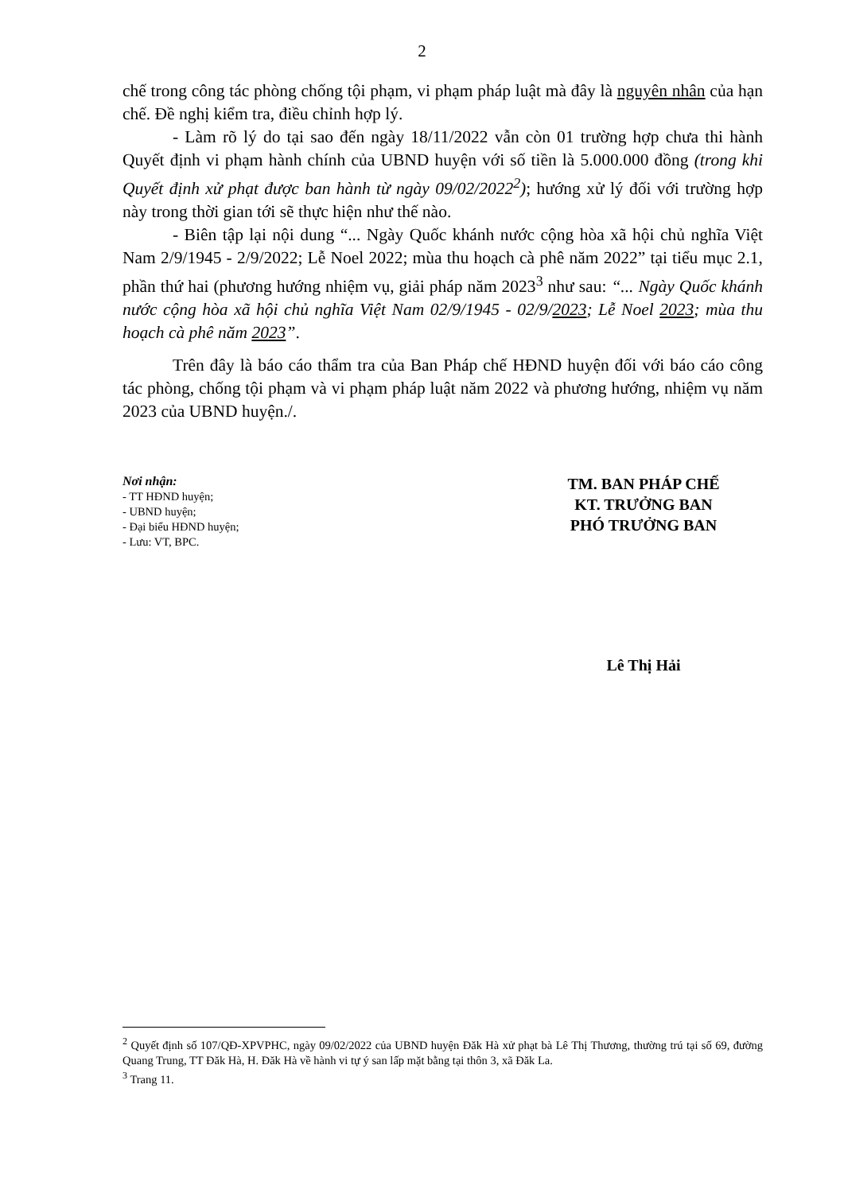2
chế trong công tác phòng chống tội phạm, vi phạm pháp luật mà đây là nguyên nhân của hạn chế. Đề nghị kiểm tra, điều chỉnh hợp lý.
- Làm rõ lý do tại sao đến ngày 18/11/2022 vẫn còn 01 trường hợp chưa thi hành Quyết định vi phạm hành chính của UBND huyện với số tiền là 5.000.000 đồng (trong khi Quyết định xử phạt được ban hành từ ngày 09/02/2022<sup>2</sup>); hướng xử lý đối với trường hợp này trong thời gian tới sẽ thực hiện như thế nào.
- Biên tập lại nội dung “... Ngày Quốc khánh nước cộng hòa xã hội chủ nghĩa Việt Nam 2/9/1945 - 2/9/2022; Lễ Noel 2022; mùa thu hoạch cà phê năm 2022” tại tiểu mục 2.1, phần thứ hai (phương hướng nhiệm vụ, giải pháp năm 2023<sup>3</sup> như sau: “... Ngày Quốc khánh nước cộng hòa xã hội chủ nghĩa Việt Nam 02/9/1945 - 02/9/2023; Lễ Noel 2023; mùa thu hoạch cà phê năm 2023”.
Trên đây là báo cáo thẩm tra của Ban Pháp chế HĐND huyện đối với báo cáo công tác phòng, chống tội phạm và vi phạm pháp luật năm 2022 và phương hướng, nhiệm vụ năm 2023 của UBND huyện./.
Nơi nhận:
- TT HĐND huyện;
- UBND huyện;
- Đại biểu HĐND huyện;
- Lưu: VT, BPC.
TM. BAN PHÁP CHẾ
KT. TRƯỞNG BAN
PHÓ TRƯỞNG BAN
Lê Thị Hải
<sup>2</sup> Quyết định số 107/QĐ-XPVPHC, ngày 09/02/2022 của UBND huyện Đăk Hà xử phạt bà Lê Thị Thương, thường trú tại số 69, đường Quang Trung, TT Đăk Hà, H. Đăk Hà về hành vi tự ý san lấp mặt bằng tại thôn 3, xã Đăk La.
<sup>3</sup> Trang 11.